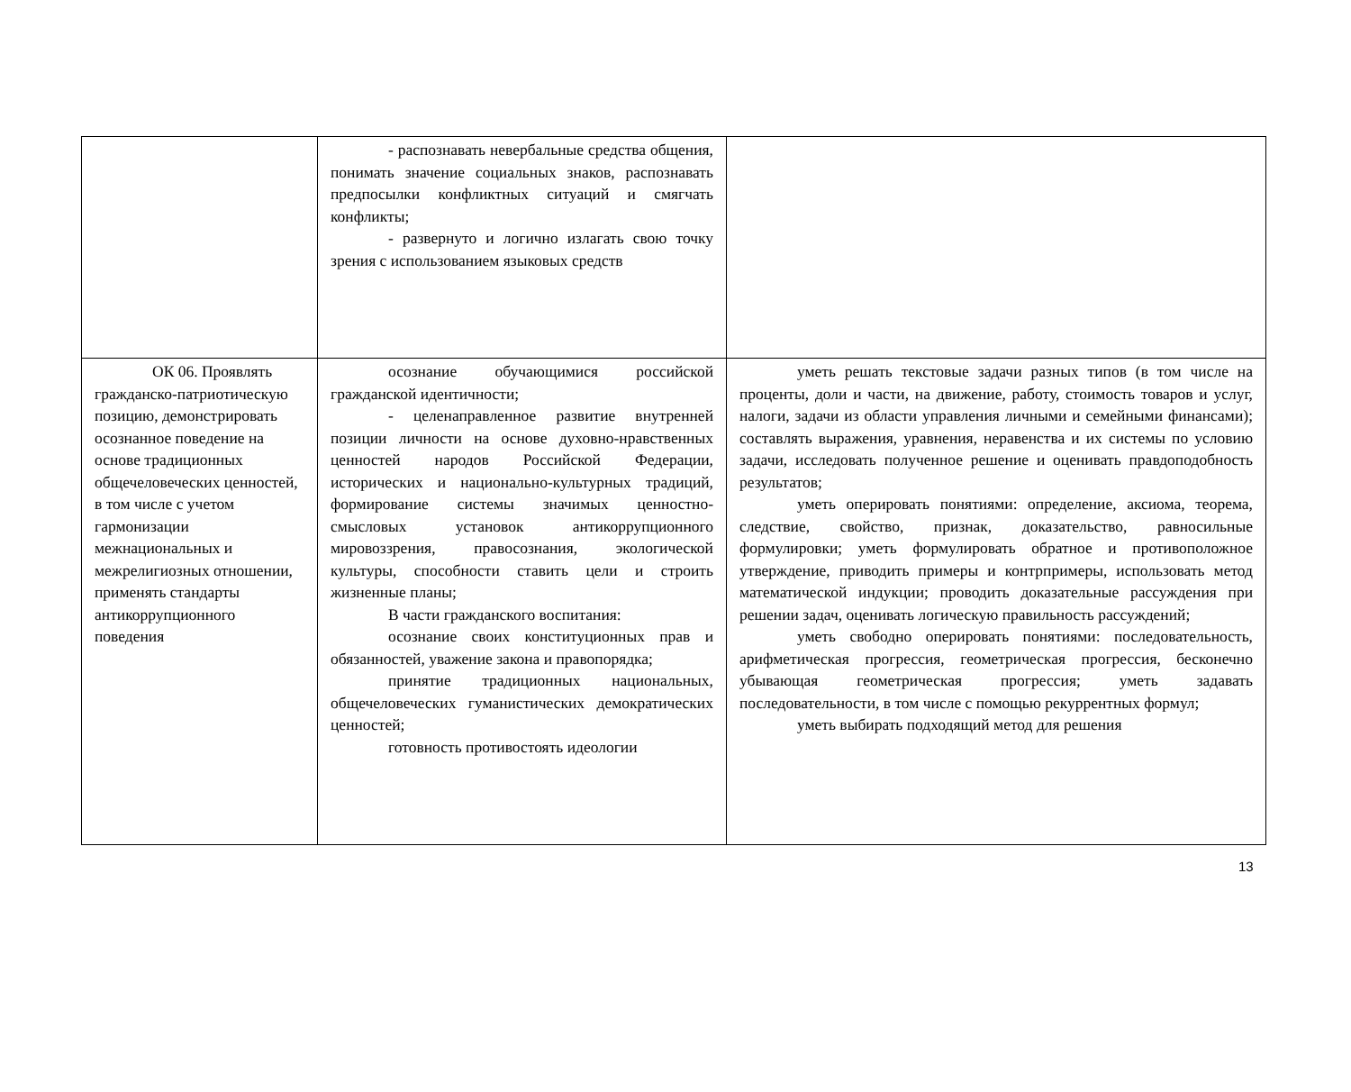| | - распознавать невербальные средства общения, понимать значение социальных знаков, распознавать предпосылки конфликтных ситуаций и смягчать конфликты; - развернуто и логично излагать свою точку зрения с использованием языковых средств | |
| ОК 06. Проявлять гражданско-патриотическую позицию, демонстрировать осознанное поведение на основе традиционных общечеловеческих ценностей, в том числе с учетом гармонизации межнациональных и межрелигиозных отношении, применять стандарты антикоррупционного поведения | осознание обучающимися российской гражданской идентичности; - целенаправленное развитие внутренней позиции личности на основе духовно-нравственных ценностей народов Российской Федерации, исторических и национально-культурных традиций, формирование системы значимых ценностно-смысловых установок антикоррупционного мировоззрения, правосознания, экологической культуры, способности ставить цели и строить жизненные планы; В части гражданского воспитания: осознание своих конституционных прав и обязанностей, уважение закона и правопорядка; принятие традиционных национальных, общечеловеческих гуманистических демократических ценностей; готовность противостоять идеологии | уметь решать текстовые задачи разных типов (в том числе на проценты, доли и части, на движение, работу, стоимость товаров и услуг, налоги, задачи из области управления личными и семейными финансами); составлять выражения, уравнения, неравенства и их системы по условию задачи, исследовать полученное решение и оценивать правдоподобность результатов; уметь оперировать понятиями: определение, аксиома, теорема, следствие, свойство, признак, доказательство, равносильные формулировки; уметь формулировать обратное и противоположное утверждение, приводить примеры и контрпримеры, использовать метод математической индукции; проводить доказательные рассуждения при решении задач, оценивать логическую правильность рассуждений; уметь свободно оперировать понятиями: последовательность, арифметическая прогрессия, геометрическая прогрессия, бесконечно убывающая геометрическая прогрессия; уметь задавать последовательности, в том числе с помощью рекуррентных формул; уметь выбирать подходящий метод для решения |
13